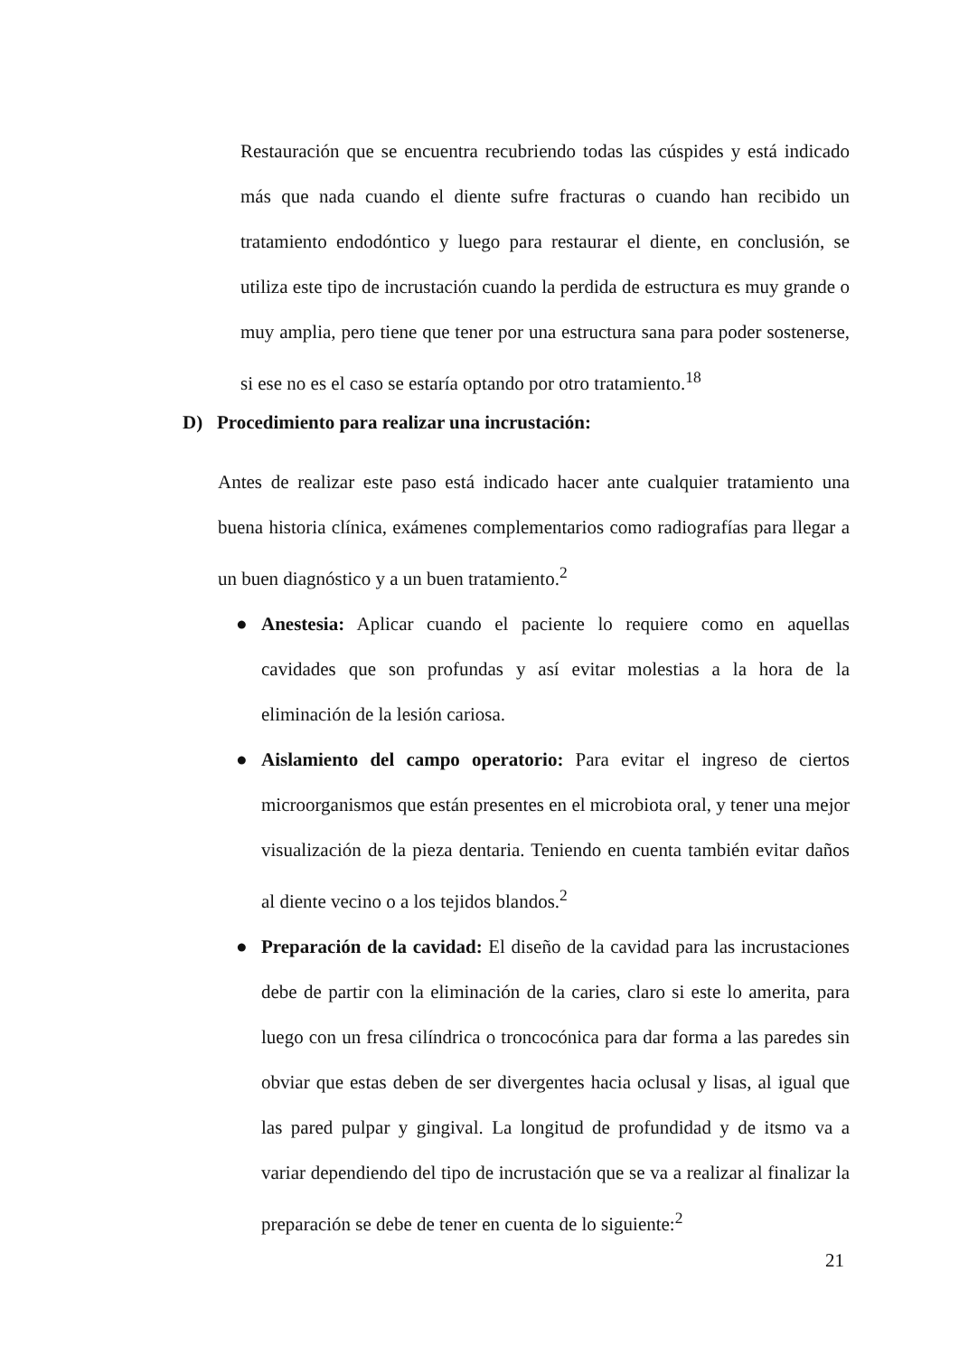Restauración que se encuentra recubriendo todas las cúspides y está indicado más que nada cuando el diente sufre fracturas o cuando han recibido un tratamiento endodóntico y luego para restaurar el diente, en conclusión, se utiliza este tipo de incrustación cuando la perdida de estructura es muy grande o muy amplia, pero tiene que tener por una estructura sana para poder sostenerse, si ese no es el caso se estaría optando por otro tratamiento.<sup>18</sup>
D) Procedimiento para realizar una incrustación:
Antes de realizar este paso está indicado hacer ante cualquier tratamiento una buena historia clínica, exámenes complementarios como radiografías para llegar a un buen diagnóstico y a un buen tratamiento.<sup>2</sup>
● Anestesia: Aplicar cuando el paciente lo requiere como en aquellas cavidades que son profundas y así evitar molestias a la hora de la eliminación de la lesión cariosa.
● Aislamiento del campo operatorio: Para evitar el ingreso de ciertos microorganismos que están presentes en el microbiota oral, y tener una mejor visualización de la pieza dentaria. Teniendo en cuenta también evitar daños al diente vecino o a los tejidos blandos.<sup>2</sup>
● Preparación de la cavidad: El diseño de la cavidad para las incrustaciones debe de partir con la eliminación de la caries, claro si este lo amerita, para luego con un fresa cilíndrica o troncocónica para dar forma a las paredes sin obviar que estas deben de ser divergentes hacia oclusal y lisas, al igual que las pared pulpar y gingival. La longitud de profundidad y de itsmo va a variar dependiendo del tipo de incrustación que se va a realizar al finalizar la preparación se debe de tener en cuenta de lo siguiente:<sup>2</sup>
21